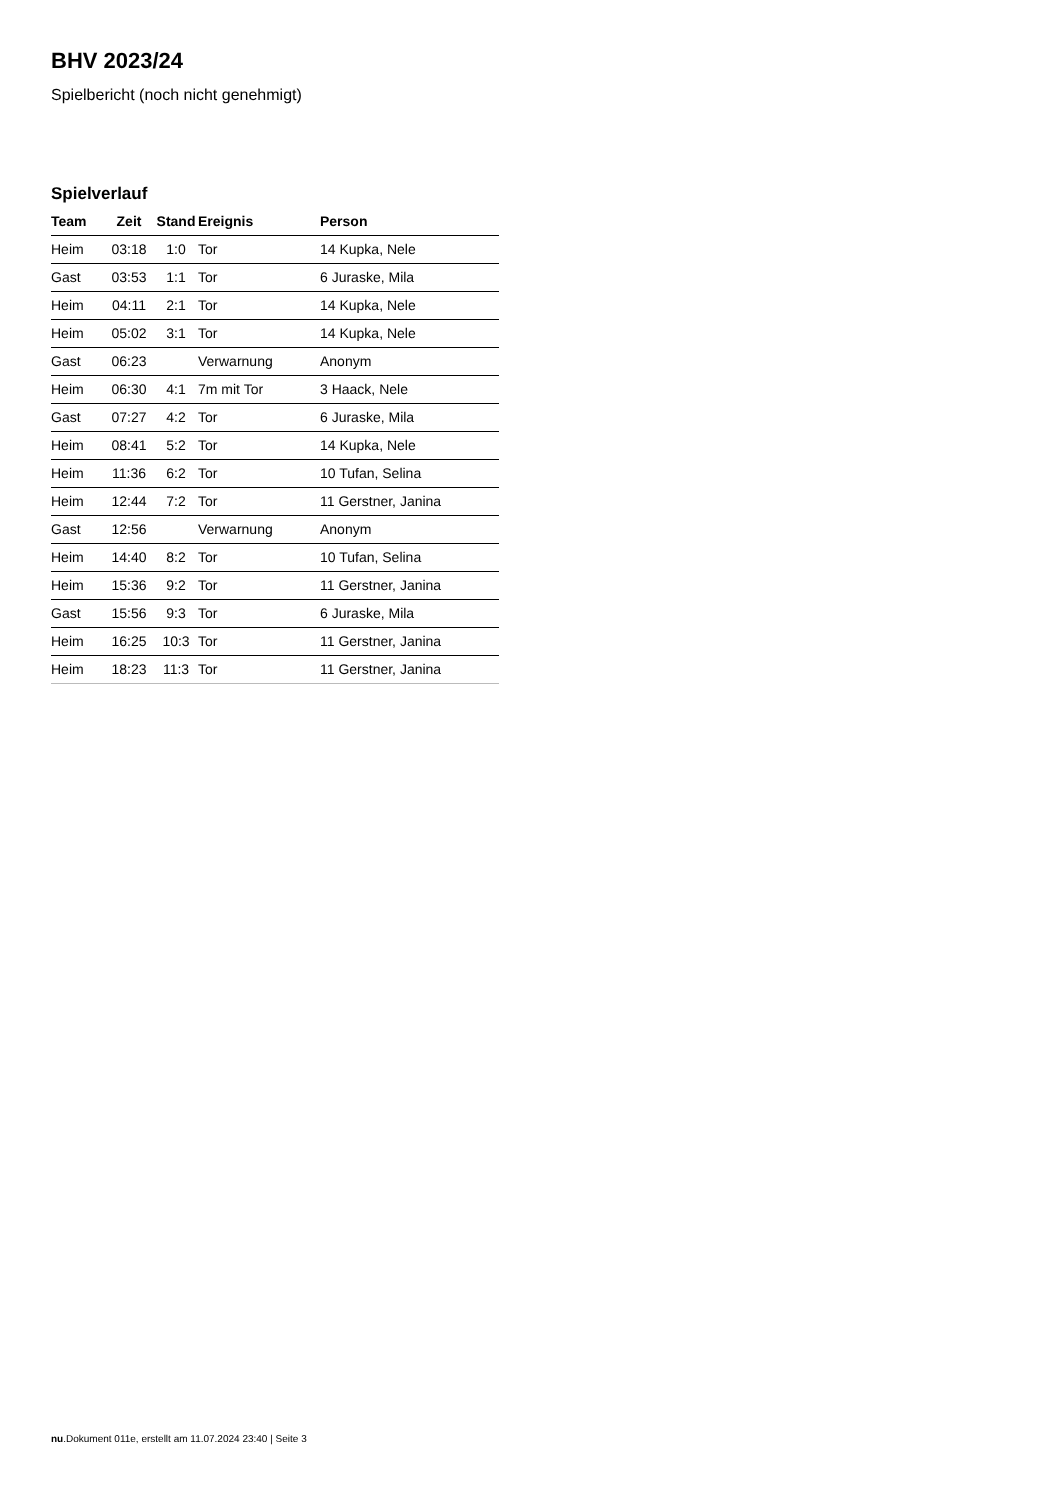BHV 2023/24
Spielbericht (noch nicht genehmigt)
Spielverlauf
| Team | Zeit | Stand | Ereignis | Person |
| --- | --- | --- | --- | --- |
| Heim | 03:18 | 1:0 | Tor | 14 Kupka, Nele |
| Gast | 03:53 | 1:1 | Tor | 6 Juraske, Mila |
| Heim | 04:11 | 2:1 | Tor | 14 Kupka, Nele |
| Heim | 05:02 | 3:1 | Tor | 14 Kupka, Nele |
| Gast | 06:23 | | Verwarnung | Anonym |
| Heim | 06:30 | 4:1 | 7m mit Tor | 3 Haack, Nele |
| Gast | 07:27 | 4:2 | Tor | 6 Juraske, Mila |
| Heim | 08:41 | 5:2 | Tor | 14 Kupka, Nele |
| Heim | 11:36 | 6:2 | Tor | 10 Tufan, Selina |
| Heim | 12:44 | 7:2 | Tor | 11 Gerstner, Janina |
| Gast | 12:56 | | Verwarnung | Anonym |
| Heim | 14:40 | 8:2 | Tor | 10 Tufan, Selina |
| Heim | 15:36 | 9:2 | Tor | 11 Gerstner, Janina |
| Gast | 15:56 | 9:3 | Tor | 6 Juraske, Mila |
| Heim | 16:25 | 10:3 | Tor | 11 Gerstner, Janina |
| Heim | 18:23 | 11:3 | Tor | 11 Gerstner, Janina |
nu.Dokument 011e, erstellt am 11.07.2024 23:40 | Seite 3